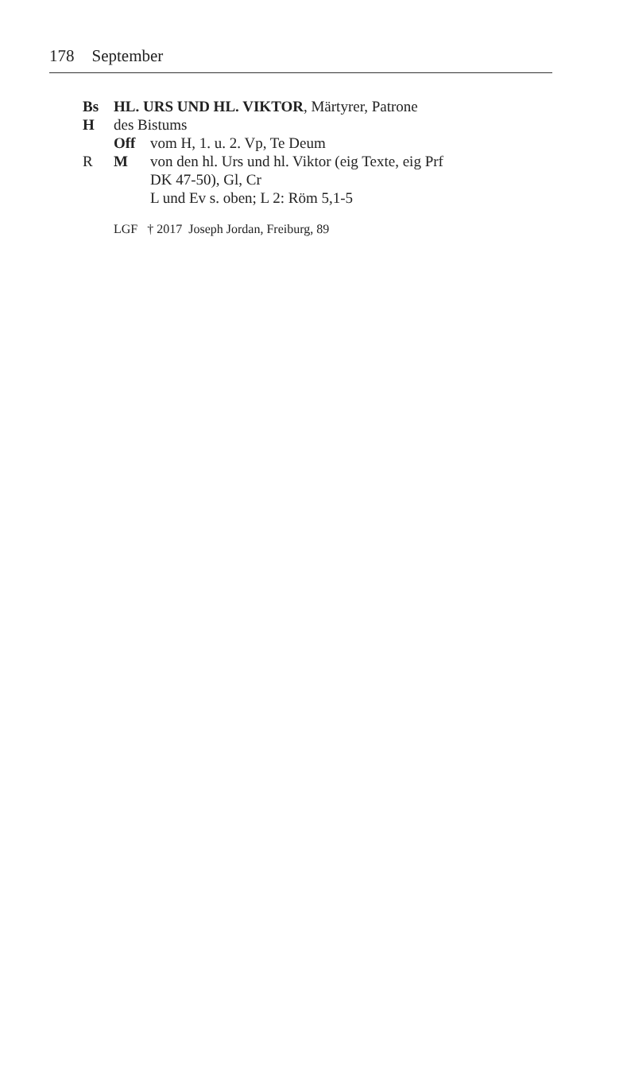178 September
Bs HL. URS UND HL. VIKTOR, Märtyrer, Patrone
H des Bistums
Off vom H, 1. u. 2. Vp, Te Deum
R M von den hl. Urs und hl. Viktor (eig Texte, eig Prf
DK 47-50), Gl, Cr
L und Ev s. oben; L 2: Röm 5,1-5
LGF † 2017 Joseph Jordan, Freiburg, 89